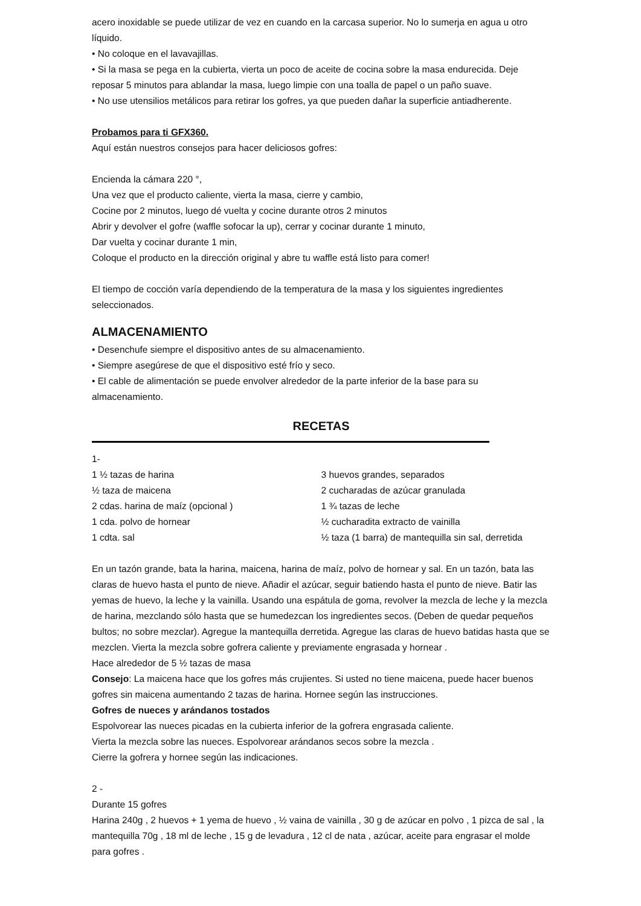acero inoxidable se puede utilizar de vez en cuando en la carcasa superior. No lo sumerja en agua u otro líquido.
• No coloque en el lavavajillas.
• Si la masa se pega en la cubierta, vierta un poco de aceite de cocina sobre la masa endurecida. Deje reposar 5 minutos para ablandar la masa, luego limpie con una toalla de papel o un paño suave.
• No use utensilios metálicos para retirar los gofres, ya que pueden dañar la superficie antiadherente.
Probamos para ti GFX360.
Aquí están nuestros consejos para hacer deliciosos gofres:
Encienda la cámara 220 °,
Una vez que el producto caliente, vierta la masa, cierre y cambio,
Cocine por 2 minutos, luego dé vuelta y cocine durante otros 2 minutos
Abrir y devolver el gofre (waffle sofocar la up), cerrar y cocinar durante 1 minuto,
Dar vuelta y cocinar durante 1 min,
Coloque el producto en la dirección original y abre tu waffle está listo para comer!
El tiempo de cocción varía dependiendo de la temperatura de la masa y los siguientes ingredientes seleccionados.
ALMACENAMIENTO
• Desenchufe siempre el dispositivo antes de su almacenamiento.
• Siempre asegúrese de que el dispositivo esté frío y seco.
• El cable de alimentación se puede envolver alrededor de la parte inferior de la base para su almacenamiento.
RECETAS
1-
1 ½ tazas de harina
½ taza de maicena
2 cdas. harina de maíz (opcional )
1 cda. polvo de hornear
1 cdta. sal
3 huevos grandes, separados
2 cucharadas de azúcar granulada
1 ¾ tazas de leche
½ cucharadita extracto de vainilla
½ taza (1 barra) de mantequilla sin sal, derretida
En un tazón grande, bata la harina, maicena, harina de maíz, polvo de hornear y sal. En un tazón, bata las claras de huevo hasta el punto de nieve. Añadir el azúcar, seguir batiendo hasta el punto de nieve. Batir las yemas de huevo, la leche y la vainilla. Usando una espátula de goma, revolver la mezcla de leche y la mezcla de harina, mezclando sólo hasta que se humedezcan los ingredientes secos. (Deben de quedar pequeños bultos; no sobre mezclar). Agregue la mantequilla derretida. Agregue las claras de huevo batidas hasta que se mezclen. Vierta la mezcla sobre gofrera caliente y previamente engrasada y hornear .
Hace alrededor de 5 ½ tazas de masa
Consejo: La maicena hace que los gofres más crujientes. Si usted no tiene maicena, puede hacer buenos gofres sin maicena aumentando 2 tazas de harina. Hornee según las instrucciones.
Gofres de nueces y arándanos tostados
Espolvorear las nueces picadas en la cubierta inferior de la gofrera engrasada caliente.
Vierta la mezcla sobre las nueces. Espolvorear arándanos secos sobre la mezcla .
Cierre la gofrera y hornee según las indicaciones.
2 -
Durante 15 gofres
Harina 240g , 2 huevos + 1 yema de huevo , ½ vaina de vainilla , 30 g de azúcar en polvo , 1 pizca de sal , la mantequilla 70g , 18 ml de leche , 15 g de levadura , 12 cl de nata , azúcar, aceite para engrasar el molde para gofres .